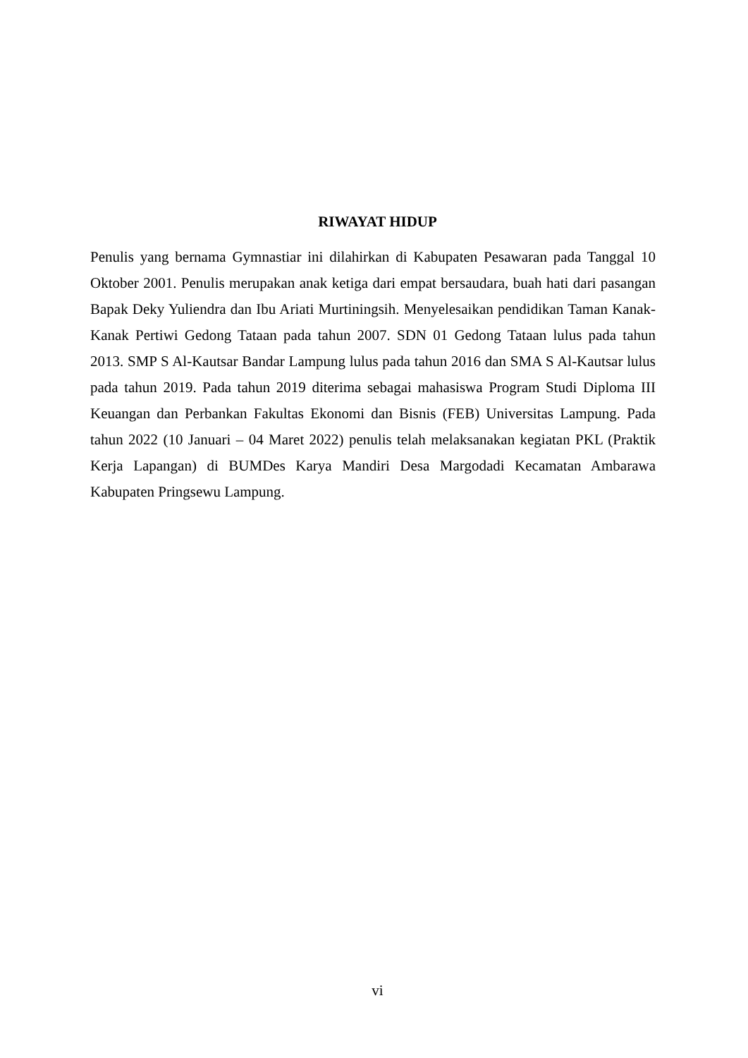RIWAYAT HIDUP
Penulis yang bernama Gymnastiar ini dilahirkan di Kabupaten Pesawaran pada Tanggal 10 Oktober 2001. Penulis merupakan anak ketiga dari empat bersaudara, buah hati dari pasangan Bapak Deky Yuliendra dan Ibu Ariati Murtiningsih. Menyelesaikan pendidikan Taman Kanak-Kanak Pertiwi Gedong Tataan pada tahun 2007. SDN 01 Gedong Tataan lulus pada tahun 2013. SMP S Al-Kautsar Bandar Lampung lulus pada tahun 2016 dan SMA S Al-Kautsar lulus pada tahun 2019. Pada tahun 2019 diterima sebagai mahasiswa Program Studi Diploma III Keuangan dan Perbankan Fakultas Ekonomi dan Bisnis (FEB) Universitas Lampung. Pada tahun 2022 (10 Januari – 04 Maret 2022) penulis telah melaksanakan kegiatan PKL (Praktik Kerja Lapangan) di BUMDes Karya Mandiri Desa Margodadi Kecamatan Ambarawa Kabupaten Pringsewu Lampung.
vi